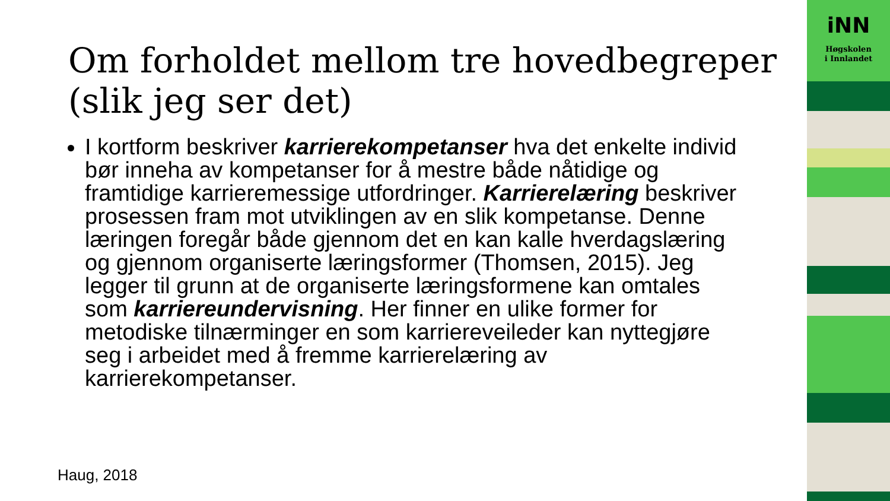Om forholdet mellom tre hovedbegreper (slik jeg ser det)
I kortform beskriver karrierekompetanser hva det enkelte individ bør inneha av kompetanser for å mestre både nåtidige og framtidige karrieremessige utfordringer. Karrierelæring beskriver prosessen fram mot utviklingen av en slik kompetanse. Denne læringen foregår både gjennom det en kan kalle hverdagslæring og gjennom organiserte læringsformer (Thomsen, 2015). Jeg legger til grunn at de organiserte læringsformene kan omtales som karriereundervisning. Her finner en ulike former for metodiske tilnærminger en som karriereveileder kan nyttegjøre seg i arbeidet med å fremme karrierelæring av karrierekompetanser.
Haug, 2018
iNN
Høgskolen
i Innlandet